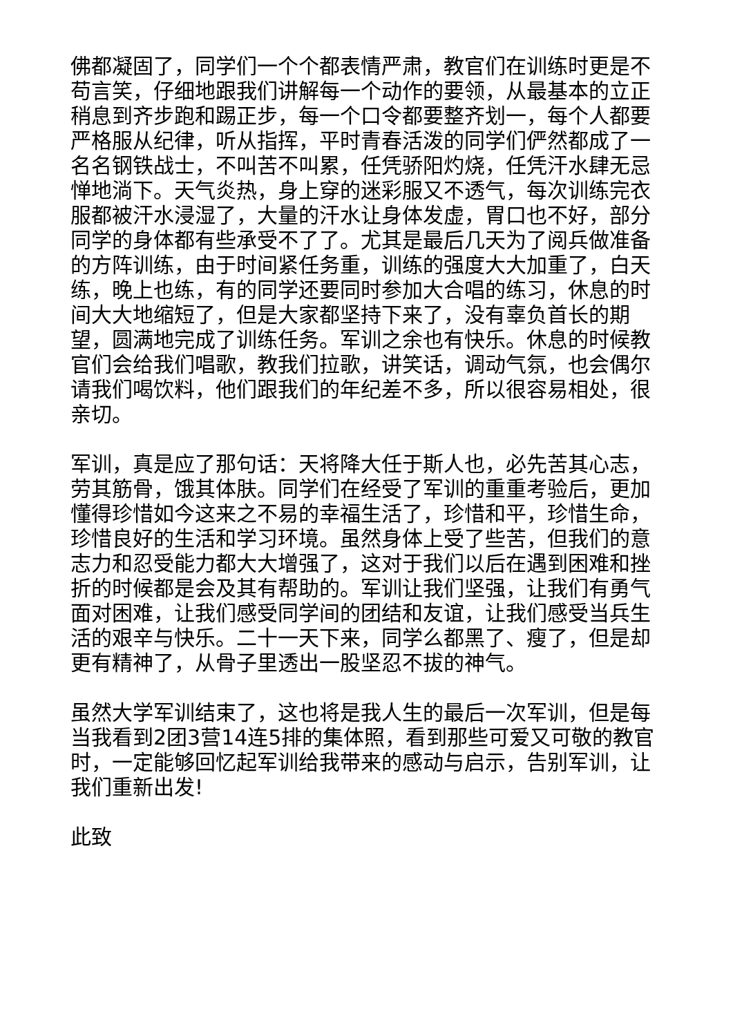佛都凝固了，同学们一个个都表情严肃，教官们在训练时更是不苟言笑，仔细地跟我们讲解每一个动作的要领，从最基本的立正稍息到齐步跑和踢正步，每一个口令都要整齐划一，每个人都要严格服从纪律，听从指挥，平时青春活泼的同学们俨然都成了一名名钢铁战士，不叫苦不叫累，任凭骄阳灼烧，任凭汗水肆无忌惮地淌下。天气炎热，身上穿的迷彩服又不透气，每次训练完衣服都被汗水浸湿了，大量的汗水让身体发虚，胃口也不好，部分同学的身体都有些承受不了了。尤其是最后几天为了阅兵做准备的方阵训练，由于时间紧任务重，训练的强度大大加重了，白天练，晚上也练，有的同学还要同时参加大合唱的练习，休息的时间大大地缩短了，但是大家都坚持下来了，没有辜负首长的期望，圆满地完成了训练任务。军训之余也有快乐。休息的时候教官们会给我们唱歌，教我们拉歌，讲笑话，调动气氛，也会偶尔请我们喝饮料，他们跟我们的年纪差不多，所以很容易相处，很亲切。
军训，真是应了那句话：天将降大任于斯人也，必先苦其心志，劳其筋骨，饿其体肤。同学们在经受了军训的重重考验后，更加懂得珍惜如今这来之不易的幸福生活了，珍惜和平，珍惜生命，珍惜良好的生活和学习环境。虽然身体上受了些苦，但我们的意志力和忍受能力都大大增强了，这对于我们以后在遇到困难和挫折的时候都是会及其有帮助的。军训让我们坚强，让我们有勇气面对困难，让我们感受同学间的团结和友谊，让我们感受当兵生活的艰辛与快乐。二十一天下来，同学么都黑了、瘦了，但是却更有精神了，从骨子里透出一股坚忍不拔的神气。
虽然大学军训结束了，这也将是我人生的最后一次军训，但是每当我看到2团3营14连5排的集体照，看到那些可爱又可敬的教官时，一定能够回忆起军训给我带来的感动与启示，告别军训，让我们重新出发!
此致